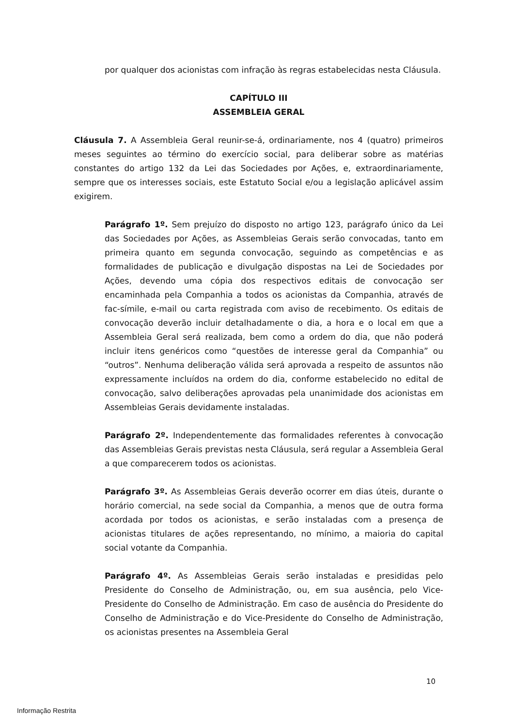por qualquer dos acionistas com infração às regras estabelecidas nesta Cláusula.
CAPÍTULO III
ASSEMBLEIA GERAL
Cláusula 7. A Assembleia Geral reunir-se-á, ordinariamente, nos 4 (quatro) primeiros meses seguintes ao término do exercício social, para deliberar sobre as matérias constantes do artigo 132 da Lei das Sociedades por Ações, e, extraordinariamente, sempre que os interesses sociais, este Estatuto Social e/ou a legislação aplicável assim exigirem.
Parágrafo 1º. Sem prejuízo do disposto no artigo 123, parágrafo único da Lei das Sociedades por Ações, as Assembleias Gerais serão convocadas, tanto em primeira quanto em segunda convocação, seguindo as competências e as formalidades de publicação e divulgação dispostas na Lei de Sociedades por Ações, devendo uma cópia dos respectivos editais de convocação ser encaminhada pela Companhia a todos os acionistas da Companhia, através de fac-símile, e-mail ou carta registrada com aviso de recebimento. Os editais de convocação deverão incluir detalhadamente o dia, a hora e o local em que a Assembleia Geral será realizada, bem como a ordem do dia, que não poderá incluir itens genéricos como “questões de interesse geral da Companhia” ou “outros”. Nenhuma deliberação válida será aprovada a respeito de assuntos não expressamente incluídos na ordem do dia, conforme estabelecido no edital de convocação, salvo deliberações aprovadas pela unanimidade dos acionistas em Assembleias Gerais devidamente instaladas.
Parágrafo 2º. Independentemente das formalidades referentes à convocação das Assembleias Gerais previstas nesta Cláusula, será regular a Assembleia Geral a que comparecerem todos os acionistas.
Parágrafo 3º. As Assembleias Gerais deverão ocorrer em dias úteis, durante o horário comercial, na sede social da Companhia, a menos que de outra forma acordada por todos os acionistas, e serão instaladas com a presença de acionistas titulares de ações representando, no mínimo, a maioria do capital social votante da Companhia.
Parágrafo 4º. As Assembleias Gerais serão instaladas e presididas pelo Presidente do Conselho de Administração, ou, em sua ausência, pelo Vice-Presidente do Conselho de Administração. Em caso de ausência do Presidente do Conselho de Administração e do Vice-Presidente do Conselho de Administração, os acionistas presentes na Assembleia Geral
10
Informação Restrita